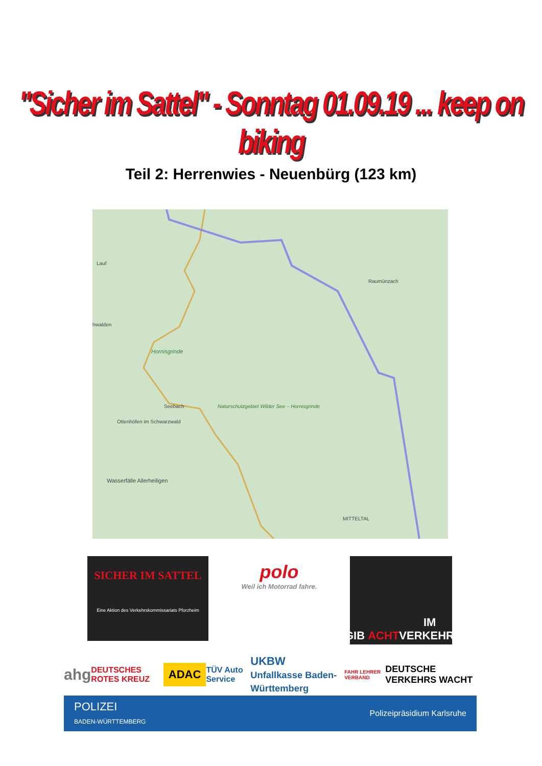"Sicher im Sattel" - Sonntag 01.09.19 ... keep on biking
Teil 2: Herrenwies - Neuenbürg (123 km)
Lauf
Raumünzach
hwalden
Hornisgrinde
Seebach
Ottenhöfen im Schwarzwald
Naturschutzgebiet Wilder See – Hornisgrinde
Wasserfälle Allerheiligen
MITTELTAL
SICHER IM SATTEL
Eine Aktion des Verkehrskommissariats Pforzheim
polo
Weil ich Motorrad fahre.
GIB ACHT IM VERKEHR.
ahg DEUTSCHES ROTES KREUZ ADAC TÜV Auto Service UKBW
Unfallkasse Baden-Württemberg FAHR LEHRER VERBAND DEUTSCHE VERKEHRS WACHT
POLIZEI
BADEN-WÜRTTEMBERG Polizeipräsidium Karlsruhe